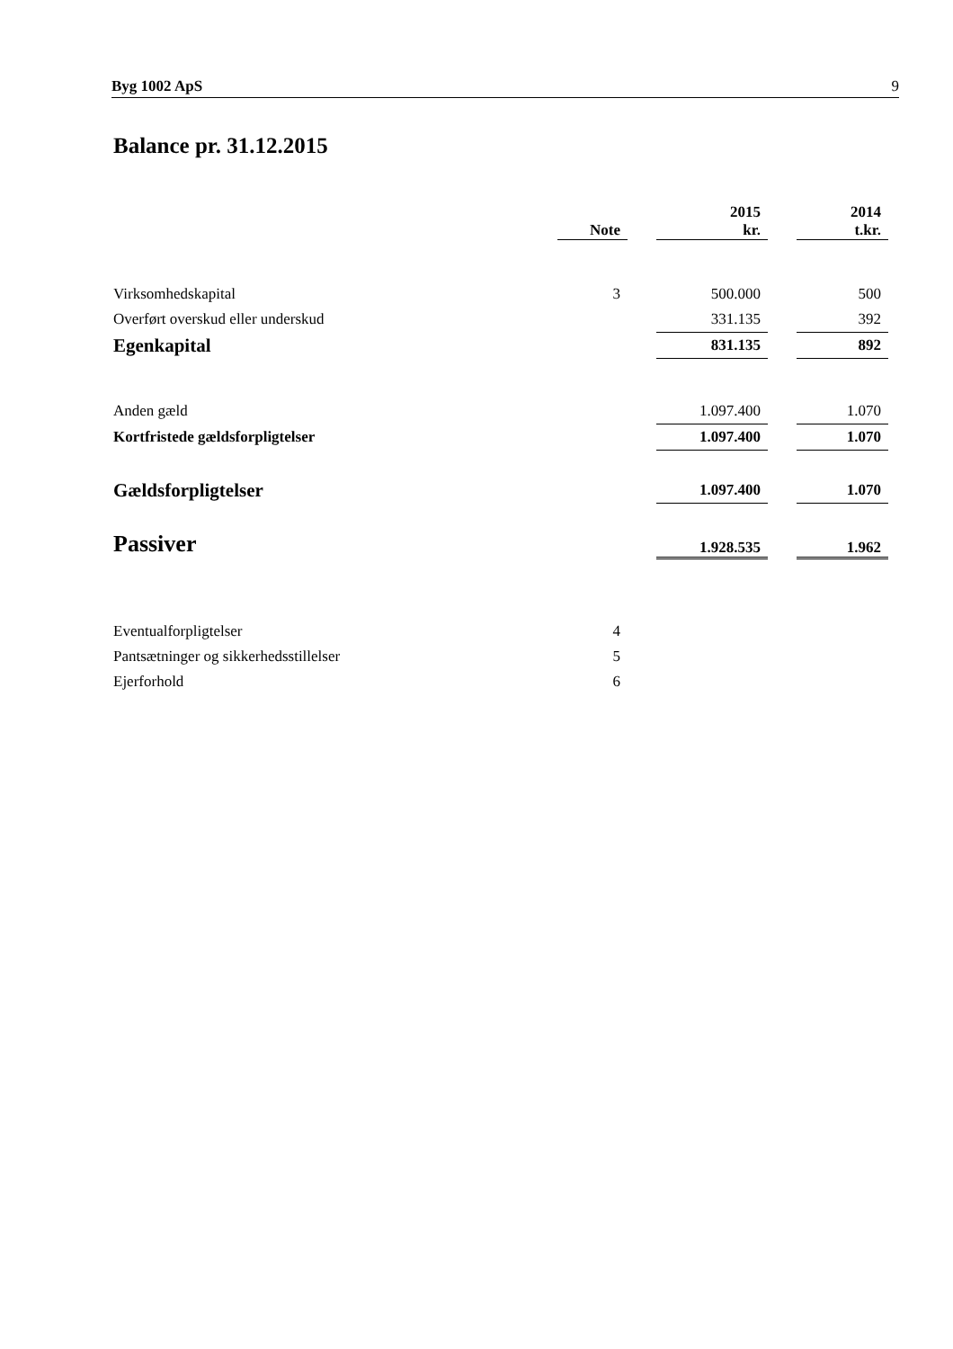Byg 1002 ApS 9
Balance pr. 31.12.2015
| | Note | | 2015 kr. | | 2014 t.kr. |
| --- | --- | --- | --- | --- | --- |
| Virksomhedskapital | 3 | | 500.000 | | 500 |
| Overført overskud eller underskud | | | 331.135 | | 392 |
| Egenkapital | | | 831.135 | | 892 |
| Anden gæld | | | 1.097.400 | | 1.070 |
| Kortfristede gældsforpligtelser | | | 1.097.400 | | 1.070 |
| Gældsforpligtelser | | | 1.097.400 | | 1.070 |
| Passiver | | | 1.928.535 | | 1.962 |
| Eventualforpligtelser | 4 | | | | |
| Pantsætninger og sikkerhedsstillelser | 5 | | | | |
| Ejerforhold | 6 | | | | |